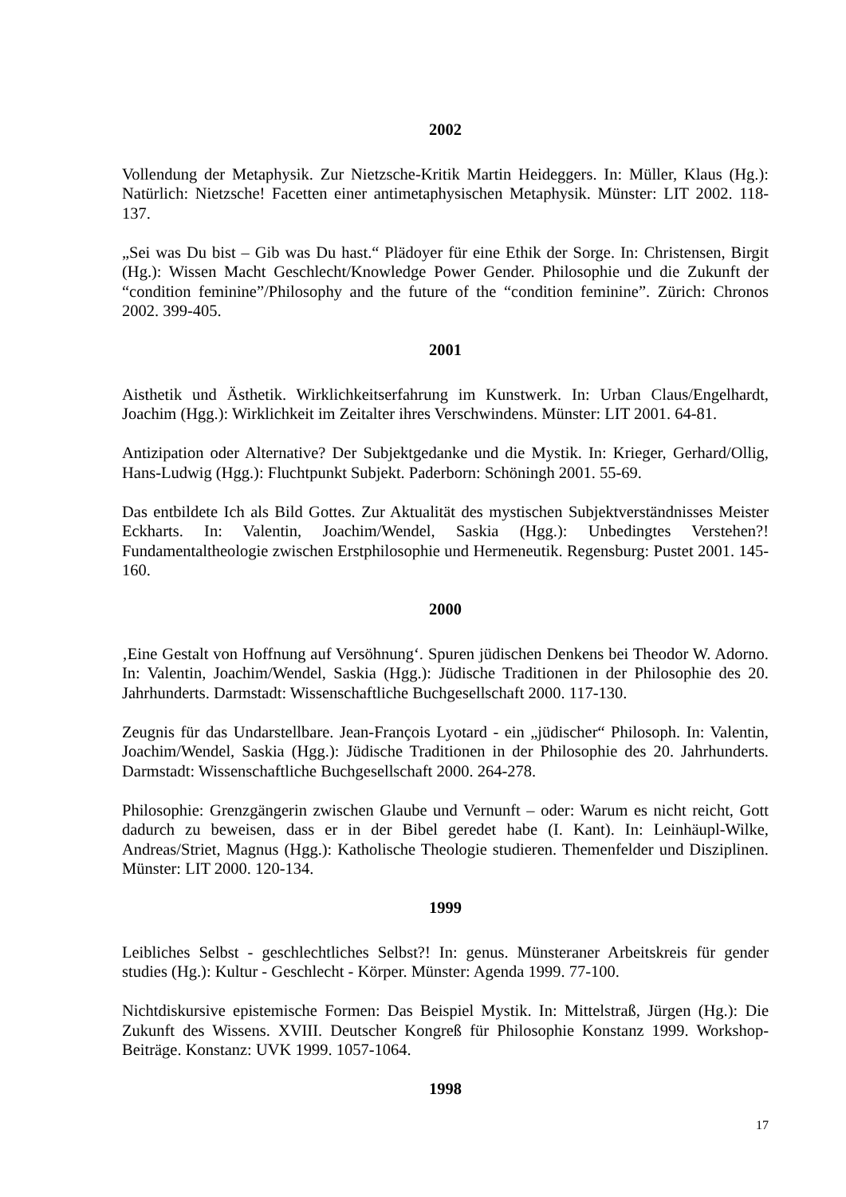2002
Vollendung der Metaphysik. Zur Nietzsche-Kritik Martin Heideggers. In: Müller, Klaus (Hg.): Natürlich: Nietzsche! Facetten einer antimetaphysischen Metaphysik. Münster: LIT 2002. 118-137.
„Sei was Du bist – Gib was Du hast.“ Plädoyer für eine Ethik der Sorge. In: Christensen, Birgit (Hg.): Wissen Macht Geschlecht/Knowledge Power Gender. Philosophie und die Zukunft der “condition feminine”/Philosophy and the future of the “condition feminine”. Zürich: Chronos 2002. 399-405.
2001
Aisthetik und Ästhetik. Wirklichkeitserfahrung im Kunstwerk. In: Urban Claus/Engelhardt, Joachim (Hgg.): Wirklichkeit im Zeitalter ihres Verschwindens. Münster: LIT 2001. 64-81.
Antizipation oder Alternative? Der Subjektgedanke und die Mystik. In: Krieger, Gerhard/Ollig, Hans-Ludwig (Hgg.): Fluchtpunkt Subjekt. Paderborn: Schöningh 2001. 55-69.
Das entbildete Ich als Bild Gottes. Zur Aktualität des mystischen Subjektverständnisses Meister Eckharts. In: Valentin, Joachim/Wendel, Saskia (Hgg.): Unbedingtes Verstehen?! Fundamentaltheologie zwischen Erstphilosophie und Hermeneutik. Regensburg: Pustet 2001. 145-160.
2000
‚Eine Gestalt von Hoffnung auf Versöhnung‘. Spuren jüdischen Denkens bei Theodor W. Adorno. In: Valentin, Joachim/Wendel, Saskia (Hgg.): Jüdische Traditionen in der Philosophie des 20. Jahrhunderts. Darmstadt: Wissenschaftliche Buchgesellschaft 2000. 117-130.
Zeugnis für das Undarstellbare. Jean-François Lyotard - ein „jüdischer“ Philosoph. In: Valentin, Joachim/Wendel, Saskia (Hgg.): Jüdische Traditionen in der Philosophie des 20. Jahrhunderts. Darmstadt: Wissenschaftliche Buchgesellschaft 2000. 264-278.
Philosophie: Grenzgängerin zwischen Glaube und Vernunft – oder: Warum es nicht reicht, Gott dadurch zu beweisen, dass er in der Bibel geredet habe (I. Kant). In: Leinhäupl-Wilke, Andreas/Striet, Magnus (Hgg.): Katholische Theologie studieren. Themenfelder und Disziplinen. Münster: LIT 2000. 120-134.
1999
Leibliches Selbst - geschlechtliches Selbst?! In: genus. Münsteraner Arbeitskreis für gender studies (Hg.): Kultur - Geschlecht - Körper. Münster: Agenda 1999. 77-100.
Nichtdiskursive epistemische Formen: Das Beispiel Mystik. In: Mittelstraß, Jürgen (Hg.): Die Zukunft des Wissens. XVIII. Deutscher Kongreß für Philosophie Konstanz 1999. Workshop-Beiträge. Konstanz: UVK 1999. 1057-1064.
1998
17